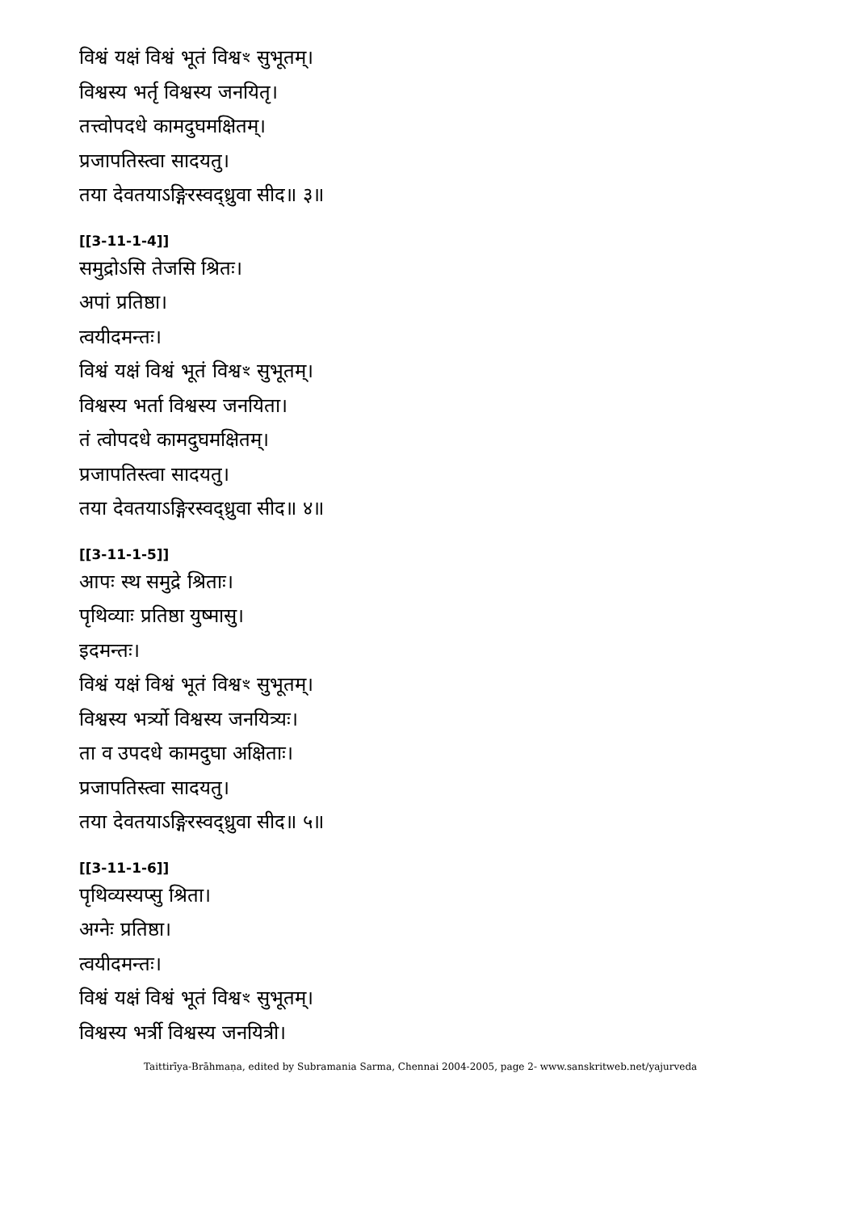विश्वं यक्षं विश्वं भूतं विश्वꣳ सुभूतम्।
विश्वस्य भर्तृ विश्वस्य जनयितृ।
तत्त्वोपदधे कामदुघमक्षितम्।
प्रजापतिस्त्वा सादयतु।
तया देवतयाऽङ्गिरस्वद्ध्रुवा सीद॥ ३॥
[[3-11-1-4]]
समुद्रोऽसि तेजसि श्रितः।
अपां प्रतिष्ठा।
त्वयीदमन्तः।
विश्वं यक्षं विश्वं भूतं विश्वꣳ सुभूतम्।
विश्वस्य भर्ता विश्वस्य जनयिता।
तं त्वोपदधे कामदुघमक्षितम्।
प्रजापतिस्त्वा सादयतु।
तया देवतयाऽङ्गिरस्वद्ध्रुवा सीद॥ ४॥
[[3-11-1-5]]
आपः स्थ समुद्रे श्रिताः।
पृथिव्याः प्रतिष्ठा युष्मासु।
इदमन्तः।
विश्वं यक्षं विश्वं भूतं विश्वꣳ सुभूतम्।
विश्वस्य भर्त्र्यो विश्वस्य जनयित्र्यः।
ता व उपदधे कामदुघा अक्षिताः।
प्रजापतिस्त्वा सादयतु।
तया देवतयाऽङ्गिरस्वद्ध्रुवा सीद॥ ५॥
[[3-11-1-6]]
पृथिव्यस्यप्सु श्रिता।
अग्नेः प्रतिष्ठा।
त्वयीदमन्तः।
विश्वं यक्षं विश्वं भूतं विश्वꣳ सुभूतम्।
विश्वस्य भर्त्री विश्वस्य जनयित्री।
Taittirīya-Brāhmaṇa, edited by Subramania Sarma, Chennai 2004-2005, page 2- www.sanskritweb.net/yajurveda